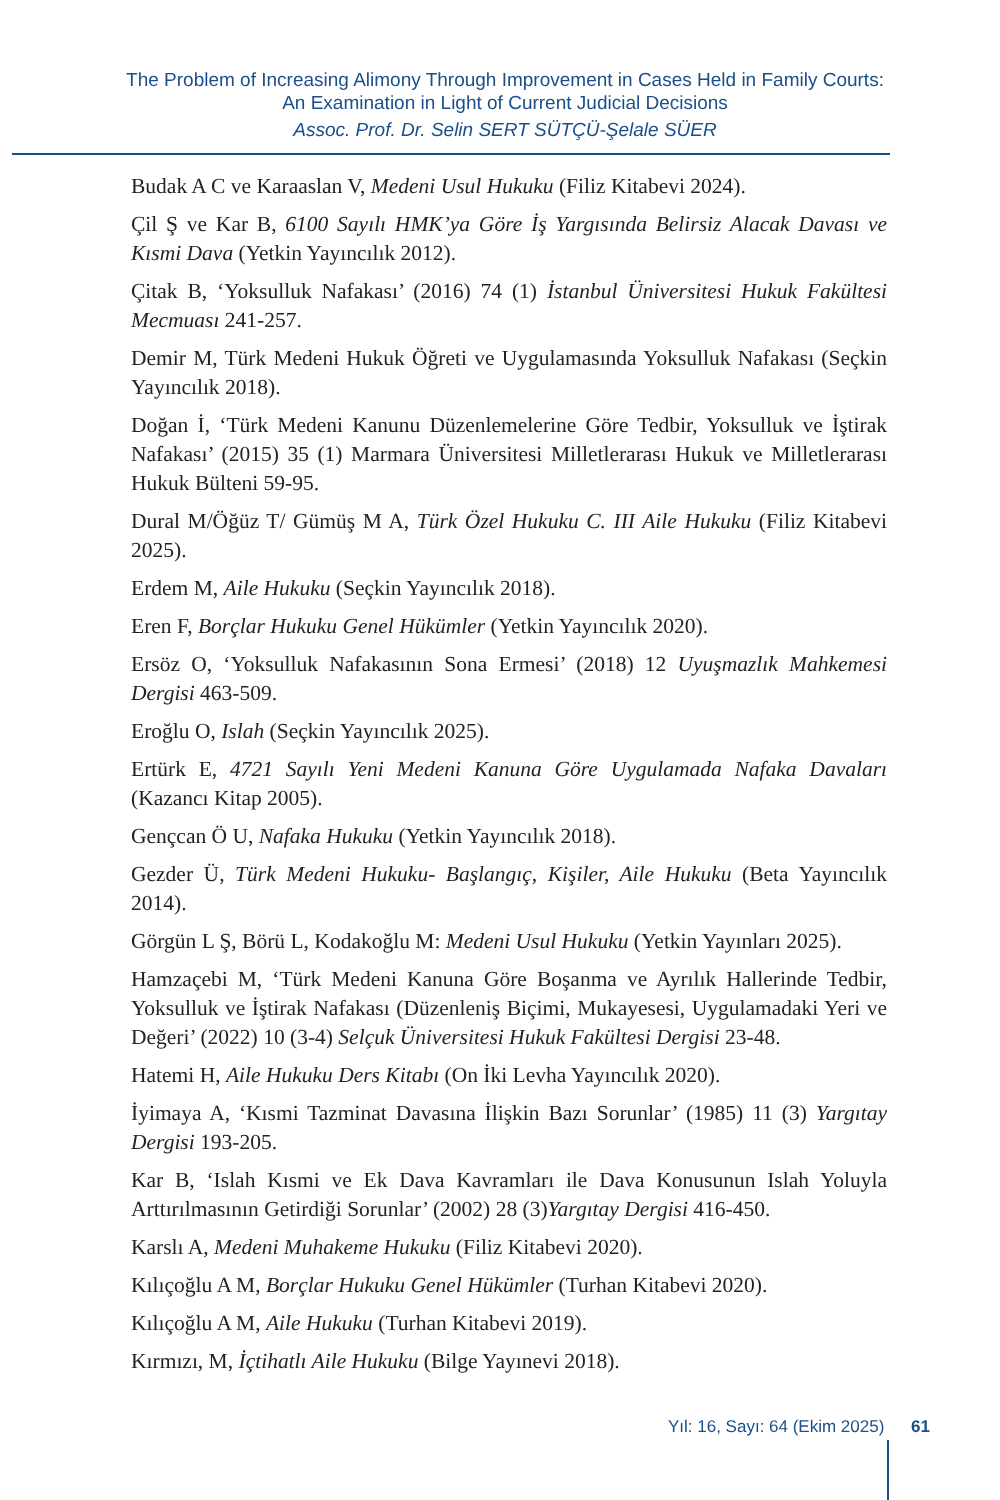The Problem of Increasing Alimony Through Improvement in Cases Held in Family Courts: An Examination in Light of Current Judicial Decisions
Assoc. Prof. Dr. Selin SERT SÜTÇÜ-Şelale SÜER
Budak A C ve Karaaslan V, Medeni Usul Hukuku (Filiz Kitabevi 2024).
Çil Ş ve Kar B, 6100 Sayılı HMK’ya Göre İş Yargısında Belirsiz Alacak Davası ve Kısmi Dava (Yetkin Yayıncılık 2012).
Çitak B, ‘Yoksulluk Nafakası’ (2016) 74 (1) İstanbul Üniversitesi Hukuk Fakültesi Mecmuası 241-257.
Demir M, Türk Medeni Hukuk Öğreti ve Uygulamasında Yoksulluk Nafakası (Seçkin Yayıncılık 2018).
Doğan İ, ‘Türk Medeni Kanunu Düzenlemelerine Göre Tedbir, Yoksulluk ve İştirak Nafakası’ (2015) 35 (1) Marmara Üniversitesi Milletlerarası Hukuk ve Milletlerarası Hukuk Bülteni 59-95.
Dural M/Öğüz T/ Gümüş M A, Türk Özel Hukuku C. III Aile Hukuku (Filiz Kitabevi 2025).
Erdem M, Aile Hukuku (Seçkin Yayıncılık 2018).
Eren F, Borçlar Hukuku Genel Hükümler (Yetkin Yayıncılık 2020).
Ersöz O, ‘Yoksulluk Nafakasının Sona Ermesi’ (2018) 12 Uyuşmazlık Mahkemesi Dergisi 463-509.
Eroğlu O, Islah (Seçkin Yayıncılık 2025).
Ertürk E, 4721 Sayılı Yeni Medeni Kanuna Göre Uygulamada Nafaka Davaları (Kazancı Kitap 2005).
Gençcan Ö U, Nafaka Hukuku (Yetkin Yayıncılık 2018).
Gezder Ü, Türk Medeni Hukuku- Başlangıç, Kişiler, Aile Hukuku (Beta Yayıncılık 2014).
Görgün L Ş, Börü L, Kodakoğlu M: Medeni Usul Hukuku (Yetkin Yayınları 2025).
Hamzaçebi M, ‘Türk Medeni Kanuna Göre Boşanma ve Ayrılık Hallerinde Tedbir, Yoksulluk ve İştirak Nafakası (Düzenleniş Biçimi, Mukayesesi, Uygulamadaki Yeri ve Değeri’ (2022) 10 (3-4) Selçuk Üniversitesi Hukuk Fakültesi Dergisi 23-48.
Hatemi H, Aile Hukuku Ders Kitabı (On İki Levha Yayıncılık 2020).
İyimaya A, ‘Kısmi Tazminat Davasına İlişkin Bazı Sorunlar’ (1985) 11 (3) Yargıtay Dergisi 193-205.
Kar B, ‘Islah Kısmi ve Ek Dava Kavramları ile Dava Konusunun Islah Yoluyla Arttırılmasının Getirdiği Sorunlar’ (2002) 28 (3)Yargıtay Dergisi 416-450.
Karslı A, Medeni Muhakeme Hukuku (Filiz Kitabevi 2020).
Kılıçoğlu A M, Borçlar Hukuku Genel Hükümler (Turhan Kitabevi 2020).
Kılıçoğlu A M, Aile Hukuku (Turhan Kitabevi 2019).
Kırmızı, M, İçtihatlı Aile Hukuku (Bilge Yayınevi 2018).
Yıl: 16, Sayı: 64 (Ekim 2025) 61